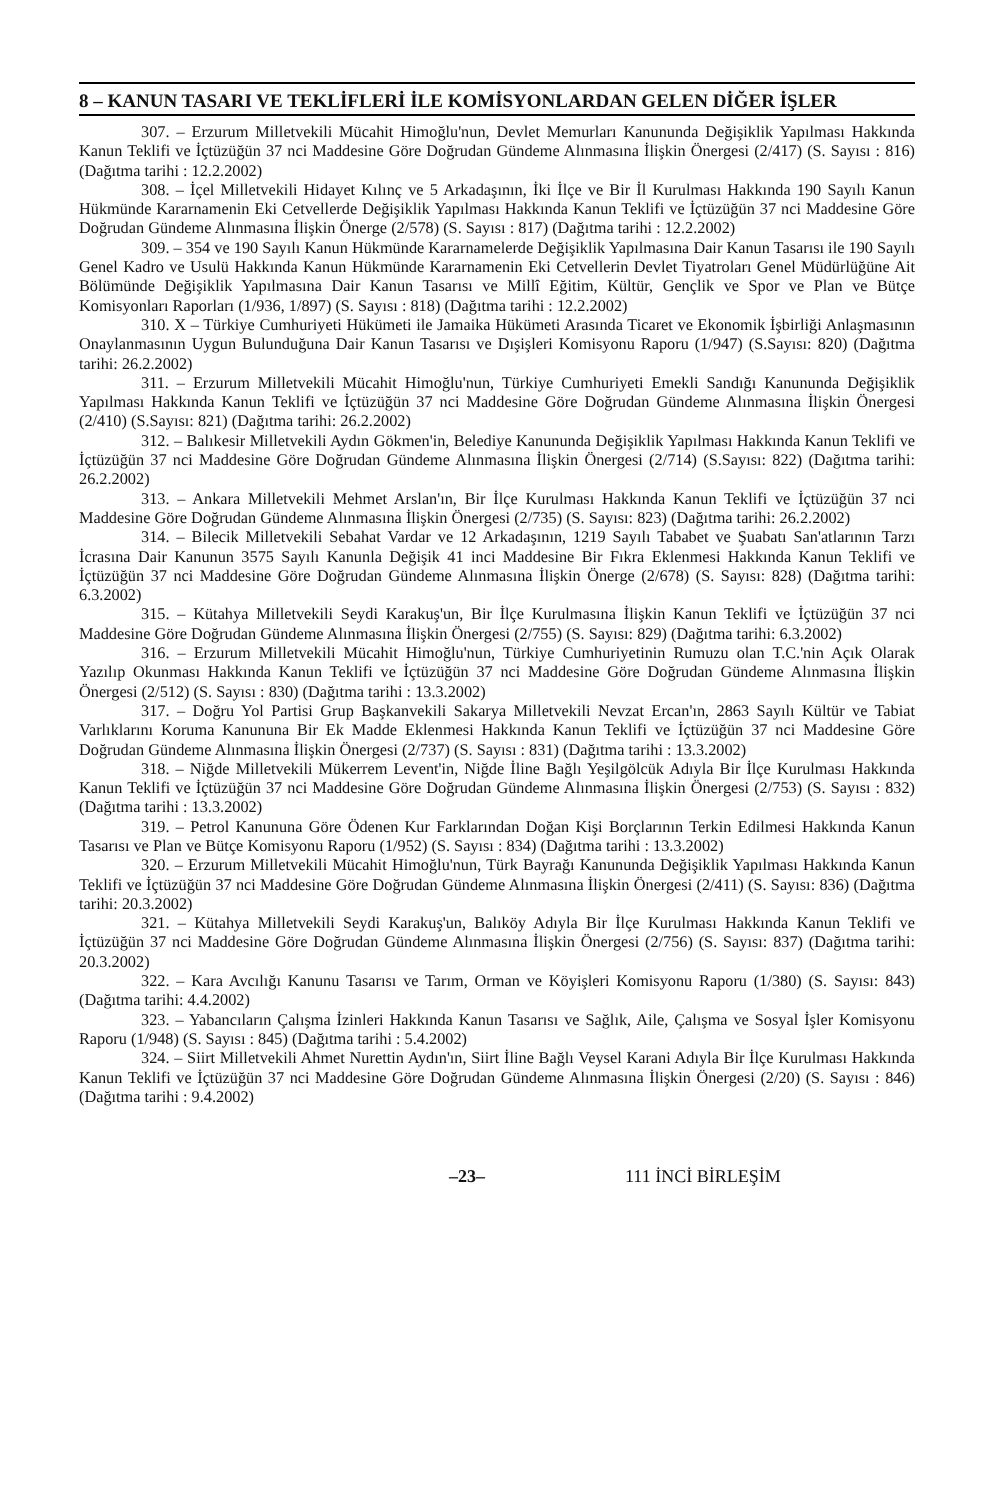8 – KANUN TASARI VE TEKLİFLERİ İLE KOMİSYONLARDAN GELEN DİĞER İŞLER
307. – Erzurum Milletvekili Mücahit Himoğlu'nun, Devlet Memurları Kanununda Değişiklik Yapılması Hakkında Kanun Teklifi ve İçtüzüğün 37 nci Maddesine Göre Doğrudan Gündeme Alınmasına İlişkin Önergesi (2/417) (S. Sayısı : 816) (Dağıtma tarihi : 12.2.2002)
308. – İçel Milletvekili Hidayet Kılınç ve 5 Arkadaşının, İki İlçe ve Bir İl Kurulması Hakkında 190 Sayılı Kanun Hükmünde Kararnamenin Eki Cetvellerde Değişiklik Yapılması Hakkında Kanun Teklifi ve İçtüzüğün 37 nci Maddesine Göre Doğrudan Gündeme Alınmasına İlişkin Önerge (2/578) (S. Sayısı : 817) (Dağıtma tarihi : 12.2.2002)
309. – 354 ve 190 Sayılı Kanun Hükmünde Kararnamelerde Değişiklik Yapılmasına Dair Kanun Tasarısı ile 190 Sayılı Genel Kadro ve Usulü Hakkında Kanun Hükmünde Kararnamenin Eki Cetvellerin Devlet Tiyatroları Genel Müdürlüğüne Ait Bölümünde Değişiklik Yapılmasına Dair Kanun Tasarısı ve Millî Eğitim, Kültür, Gençlik ve Spor ve Plan ve Bütçe Komisyonları Raporları (1/936, 1/897) (S. Sayısı : 818) (Dağıtma tarihi : 12.2.2002)
310. X – Türkiye Cumhuriyeti Hükümeti ile Jamaika Hükümeti Arasında Ticaret ve Ekonomik İşbirliği Anlaşmasının Onaylanmasının Uygun Bulunduğuna Dair Kanun Tasarısı ve Dışişleri Komisyonu Raporu (1/947) (S.Sayısı: 820) (Dağıtma tarihi: 26.2.2002)
311. – Erzurum Milletvekili Mücahit Himoğlu'nun, Türkiye Cumhuriyeti Emekli Sandığı Kanununda Değişiklik Yapılması Hakkında Kanun Teklifi ve İçtüzüğün 37 nci Maddesine Göre Doğrudan Gündeme Alınmasına İlişkin Önergesi (2/410) (S.Sayısı: 821) (Dağıtma tarihi: 26.2.2002)
312. – Balıkesir Milletvekili Aydın Gökmen'in, Belediye Kanununda Değişiklik Yapılması Hakkında Kanun Teklifi ve İçtüzüğün 37 nci Maddesine Göre Doğrudan Gündeme Alınmasına İlişkin Önergesi (2/714) (S.Sayısı: 822) (Dağıtma tarihi: 26.2.2002)
313. – Ankara Milletvekili Mehmet Arslan'ın, Bir İlçe Kurulması Hakkında Kanun Teklifi ve İçtüzüğün 37 nci Maddesine Göre Doğrudan Gündeme Alınmasına İlişkin Önergesi (2/735) (S. Sayısı: 823) (Dağıtma tarihi: 26.2.2002)
314. – Bilecik Milletvekili Sebahat Vardar ve 12 Arkadaşının, 1219 Sayılı Tababet ve Şuabatı San'atlarının Tarzı İcrasına Dair Kanunun 3575 Sayılı Kanunla Değişik 41 inci Maddesine Bir Fıkra Eklenmesi Hakkında Kanun Teklifi ve İçtüzüğün 37 nci Maddesine Göre Doğrudan Gündeme Alınmasına İlişkin Önerge (2/678) (S. Sayısı: 828) (Dağıtma tarihi: 6.3.2002)
315. – Kütahya Milletvekili Seydi Karakuş'un, Bir İlçe Kurulmasına İlişkin Kanun Teklifi ve İçtüzüğün 37 nci Maddesine Göre Doğrudan Gündeme Alınmasına İlişkin Önergesi (2/755) (S. Sayısı: 829) (Dağıtma tarihi: 6.3.2002)
316. – Erzurum Milletvekili Mücahit Himoğlu'nun, Türkiye Cumhuriyetinin Rumuzu olan T.C.'nin Açık Olarak Yazılıp Okunması Hakkında Kanun Teklifi ve İçtüzüğün 37 nci Maddesine Göre Doğrudan Gündeme Alınmasına İlişkin Önergesi (2/512) (S. Sayısı : 830) (Dağıtma tarihi : 13.3.2002)
317. – Doğru Yol Partisi Grup Başkanvekili Sakarya Milletvekili Nevzat Ercan'ın, 2863 Sayılı Kültür ve Tabiat Varlıklarını Koruma Kanununa Bir Ek Madde Eklenmesi Hakkında Kanun Teklifi ve İçtüzüğün 37 nci Maddesine Göre Doğrudan Gündeme Alınmasına İlişkin Önergesi (2/737) (S. Sayısı : 831) (Dağıtma tarihi : 13.3.2002)
318. – Niğde Milletvekili Mükerrem Levent'in, Niğde İline Bağlı Yeşilgölcük Adıyla Bir İlçe Kurulması Hakkında Kanun Teklifi ve İçtüzüğün 37 nci Maddesine Göre Doğrudan Gündeme Alınmasına İlişkin Önergesi (2/753) (S. Sayısı : 832) (Dağıtma tarihi : 13.3.2002)
319. – Petrol Kanununa Göre Ödenen Kur Farklarından Doğan Kişi Borçlarının Terkin Edilmesi Hakkında Kanun Tasarısı ve Plan ve Bütçe Komisyonu Raporu (1/952) (S. Sayısı : 834) (Dağıtma tarihi : 13.3.2002)
320. – Erzurum Milletvekili Mücahit Himoğlu'nun, Türk Bayrağı Kanununda Değişiklik Yapılması Hakkında Kanun Teklifi ve İçtüzüğün 37 nci Maddesine Göre Doğrudan Gündeme Alınmasına İlişkin Önergesi (2/411) (S. Sayısı: 836) (Dağıtma tarihi: 20.3.2002)
321. – Kütahya Milletvekili Seydi Karakuş'un, Balıköy Adıyla Bir İlçe Kurulması Hakkında Kanun Teklifi ve İçtüzüğün 37 nci Maddesine Göre Doğrudan Gündeme Alınmasına İlişkin Önergesi (2/756) (S. Sayısı: 837) (Dağıtma tarihi: 20.3.2002)
322. – Kara Avcılığı Kanunu Tasarısı ve Tarım, Orman ve Köyişleri Komisyonu Raporu (1/380) (S. Sayısı: 843) (Dağıtma tarihi: 4.4.2002)
323. – Yabancıların Çalışma İzinleri Hakkında Kanun Tasarısı ve Sağlık, Aile, Çalışma ve Sosyal İşler Komisyonu Raporu (1/948) (S. Sayısı : 845) (Dağıtma tarihi : 5.4.2002)
324. – Siirt Milletvekili Ahmet Nurettin Aydın'ın, Siirt İline Bağlı Veysel Karani Adıyla Bir İlçe Kurulması Hakkında Kanun Teklifi ve İçtüzüğün 37 nci Maddesine Göre Doğrudan Gündeme Alınmasına İlişkin Önergesi (2/20) (S. Sayısı : 846) (Dağıtma tarihi : 9.4.2002)
–23– 111 İNCİ BİRLEŞİM